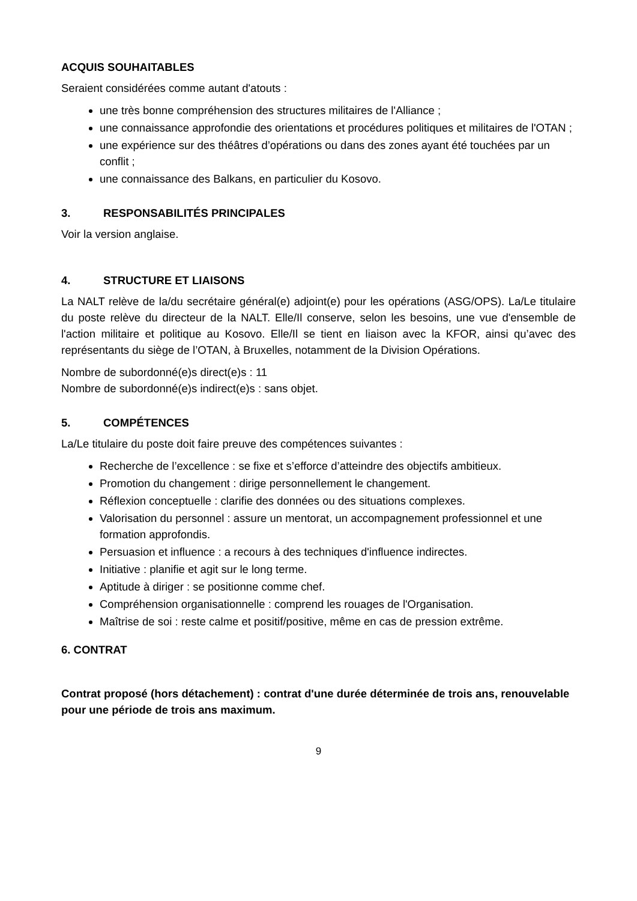ACQUIS SOUHAITABLES
Seraient considérées comme autant d'atouts :
une très bonne compréhension des structures militaires de l'Alliance ;
une connaissance approfondie des orientations et procédures politiques et militaires de l'OTAN ;
une expérience sur des théâtres d’opérations ou dans des zones ayant été touchées par un conflit ;
une connaissance des Balkans, en particulier du Kosovo.
3. RESPONSABILITÉS PRINCIPALES
Voir la version anglaise.
4. STRUCTURE ET LIAISONS
La NALT relève de la/du secrétaire général(e) adjoint(e) pour les opérations (ASG/OPS). La/Le titulaire du poste relève du directeur de la NALT. Elle/Il conserve, selon les besoins, une vue d'ensemble de l'action militaire et politique au Kosovo. Elle/Il se tient en liaison avec la KFOR, ainsi qu’avec des représentants du siège de l’OTAN, à Bruxelles, notamment de la Division Opérations.
Nombre de subordonné(e)s direct(e)s : 11
Nombre de subordonné(e)s indirect(e)s : sans objet.
5. COMPÉTENCES
La/Le titulaire du poste doit faire preuve des compétences suivantes :
Recherche de l’excellence : se fixe et s’efforce d’atteindre des objectifs ambitieux.
Promotion du changement : dirige personnellement le changement.
Réflexion conceptuelle : clarifie des données ou des situations complexes.
Valorisation du personnel : assure un mentorat, un accompagnement professionnel et une formation approfondis.
Persuasion et influence : a recours à des techniques d'influence indirectes.
Initiative : planifie et agit sur le long terme.
Aptitude à diriger : se positionne comme chef.
Compréhension organisationnelle : comprend les rouages de l'Organisation.
Maîtrise de soi : reste calme et positif/positive, même en cas de pression extrême.
6. CONTRAT
Contrat proposé (hors détachement) : contrat d'une durée déterminée de trois ans, renouvelable pour une période de trois ans maximum.
9